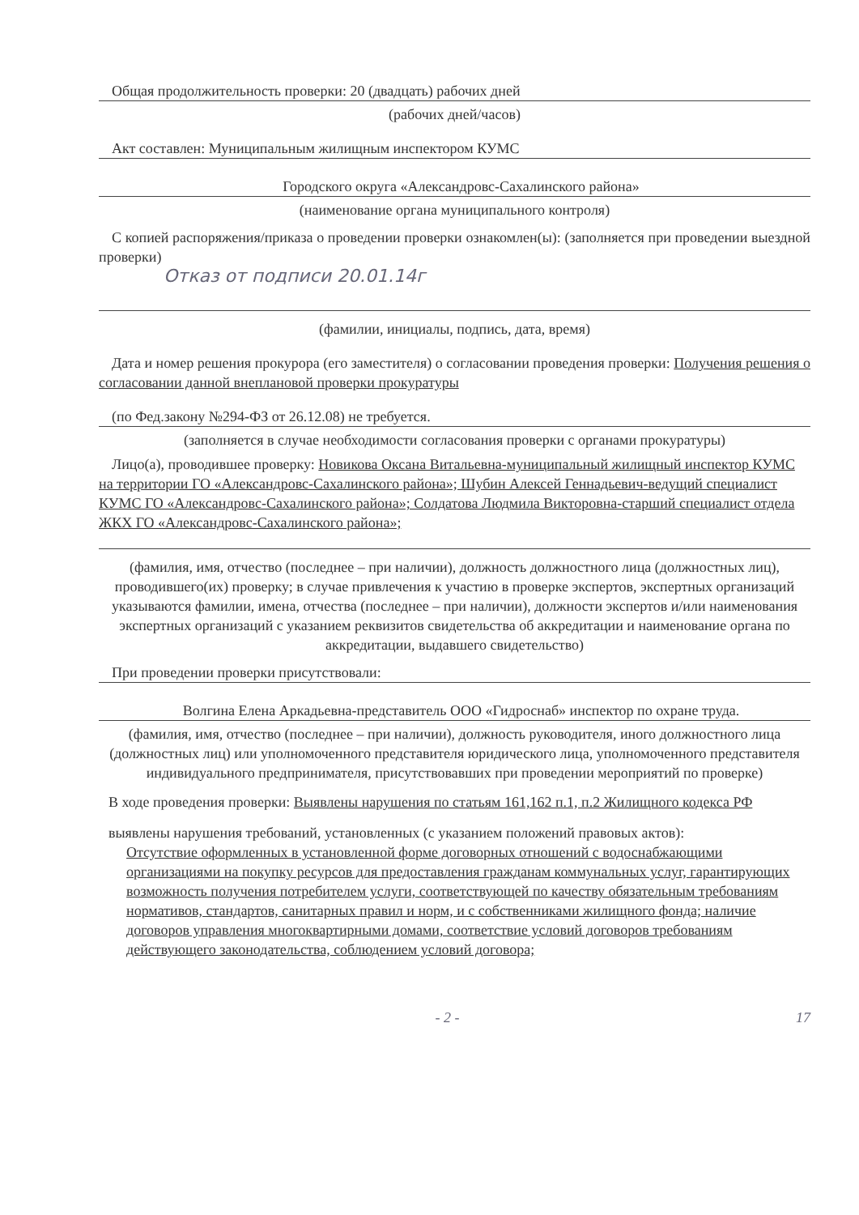Общая продолжительность проверки: 20 (двадцать) рабочих дней
(рабочих дней/часов)
Акт составлен: Муниципальным жилищным инспектором КУМС
Городского округа «Александровс-Сахалинского района»
(наименование органа муниципального контроля)
С копией распоряжения/приказа о проведении проверки ознакомлен(ы): (заполняется при проведении выездной проверки)
Отказ от подписи 20.01.14г
(фамилии, инициалы, подпись, дата, время)
Дата и номер решения прокурора (его заместителя) о согласовании проведения проверки: Получения решения о согласовании данной внеплановой проверки прокуратуры
(по Фед.закону №294-ФЗ от 26.12.08) не требуется.
(заполняется в случае необходимости согласования проверки с органами прокуратуры)
Лицо(а), проводившее проверку: Новикова Оксана Витальевна-муниципальный жилищный инспектор КУМС на территории ГО «Александровс-Сахалинского района»; Шубин Алексей Геннадьевич-ведущий специалист КУМС ГО «Александровс-Сахалинского района»; Солдатова Людмила Викторовна-старший специалист отдела ЖКХ ГО «Александровс-Сахалинского района»;
(фамилия, имя, отчество (последнее – при наличии), должность должностного лица (должностных лиц), проводившего(их) проверку; в случае привлечения к участию в проверке экспертов, экспертных организаций указываются фамилии, имена, отчества (последнее – при наличии), должности экспертов и/или наименования экспертных организаций с указанием реквизитов свидетельства об аккредитации и наименование органа по аккредитации, выдавшего свидетельство)
При проведении проверки присутствовали:
Волгина Елена Аркадьевна-представитель ООО «Гидроснаб» инспектор по охране труда.
(фамилия, имя, отчество (последнее – при наличии), должность руководителя, иного должностного лица (должностных лиц) или уполномоченного представителя юридического лица, уполномоченного представителя индивидуального предпринимателя, присутствовавших при проведении мероприятий по проверке)
В ходе проведения проверки: Выявлены нарушения по статьям 161,162 п.1, п.2 Жилищного кодекса РФ
выявлены нарушения требований, установленных (с указанием положений правовых актов):
Отсутствие оформленных в установленной форме договорных отношений с водоснабжающими организациями на покупку ресурсов для предоставления гражданам коммунальных услуг, гарантирующих возможность получения потребителем услуги, соответствующей по качеству обязательным требованиям нормативов, стандартов, санитарных правил и норм, и с собственниками жилищного фонда; наличие договоров управления многоквартирными домами, соответствие условий договоров требованиям действующего законодательства, соблюдением условий договора;
- 2 - 17